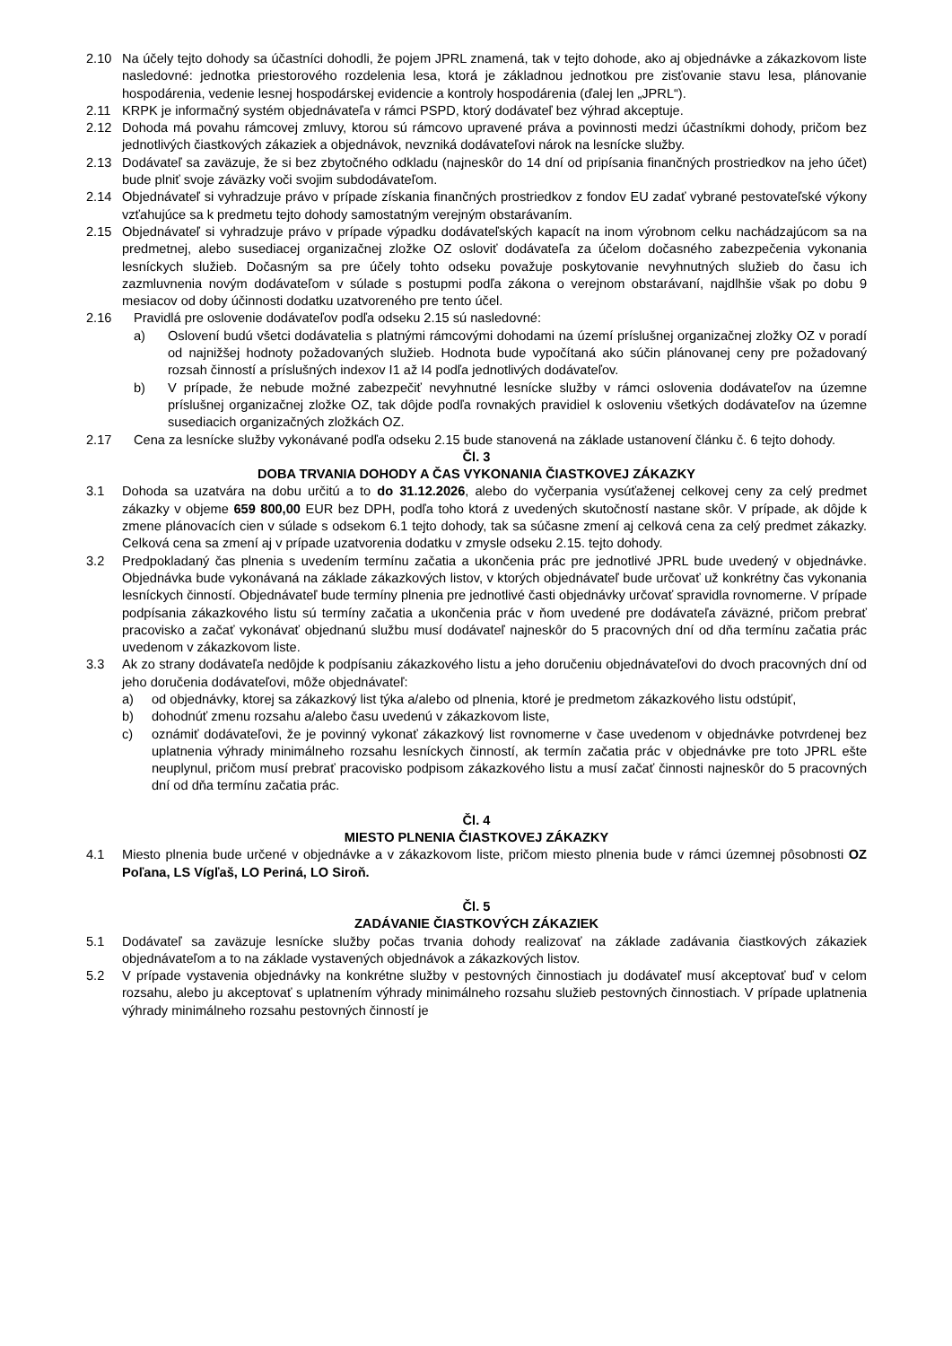2.10 Na účely tejto dohody sa účastníci dohodli, že pojem JPRL znamená, tak v tejto dohode, ako aj objednávke a zákazkovom liste nasledovné: jednotka priestorového rozdelenia lesa, ktorá je základnou jednotkou pre zisťovanie stavu lesa, plánovanie hospodárenia, vedenie lesnej hospodárskej evidencie a kontroly hospodárenia (ďalej len „JPRL“).
2.11 KRPK je informačný systém objednávateľa v rámci PSPD, ktorý dodávateľ bez výhrad akceptuje.
2.12 Dohoda má povahu rámcovej zmluvy, ktorou sú rámcovo upravené práva a povinnosti medzi účastníkmi dohody, pričom bez jednotlivých čiastkových zákaziek a objednávok, nevzniká dodávateľovi nárok na lesnícke služby.
2.13 Dodávateľ sa zaväzuje, že si bez zbytočného odkladu (najneskôr do 14 dní od pripísania finančných prostriedkov na jeho účet) bude plniť svoje záväzky voči svojim subdodávateľom.
2.14 Objednávateľ si vyhradzuje právo v prípade získania finančných prostriedkov z fondov EU zadať vybrané pestovateľské výkony vzťahujúce sa k predmetu tejto dohody samostatným verejným obstarávaním.
2.15 Objednávateľ si vyhradzuje právo v prípade výpadku dodávateľských kapacít na inom výrobnom celku nachádzajúcom sa na predmetnej, alebo susediacej organizačnej zložke OZ osloviť dodávateľa za účelom dočasného zabezpečenia vykonania lesníckych služieb. Dočasným sa pre účely tohto odseku považuje poskytovanie nevyhnutných služieb do času ich zazmluvnenia novým dodávateľom v súlade s postupmi podľa zákona o verejnom obstarávaní, najdlhšie však po dobu 9 mesiacov od doby účinnosti dodatku uzatvoreného pre tento účel.
2.16 Pravidlá pre oslovenie dodávateľov podľa odseku 2.15 sú nasledovné:
a) Oslovení budú všetci dodávatelia s platnými rámcovými dohodami na území príslušnej organizačnej zložky OZ v poradí od najnižšej hodnoty požadovaných služieb. Hodnota bude vypočítaná ako súčin plánovanej ceny pre požadovaný rozsah činností a príslušných indexov I1 až I4 podľa jednotlivých dodávateľov.
b) V prípade, že nebude možné zabezpečiť nevyhnutné lesnícke služby v rámci oslovenia dodávateľov na územne príslušnej organizačnej zložke OZ, tak dôjde podľa rovnakých pravidiel k osloveniu všetkých dodávateľov na územne susediacich organizačných zložkách OZ.
2.17 Cena za lesnícke služby vykonávané podľa odseku 2.15 bude stanovená na základe ustanovení článku č. 6 tejto dohody.
Čl. 3
DOBA TRVANIA DOHODY A ČAS VYKONANIA ČIASTKOVEJ ZÁKAZKY
3.1 Dohoda sa uzatvára na dobu určitú a to do 31.12.2026, alebo do vyčerpania vysúťaženej celkovej ceny za celý predmet zákazky v objeme 659 800,00 EUR bez DPH, podľa toho ktorá z uvedených skutočností nastane skôr. V prípade, ak dôjde k zmene plánovacích cien v súlade s odsekom 6.1 tejto dohody, tak sa súčasne zmení aj celková cena za celý predmet zákazky. Celková cena sa zmení aj v prípade uzatvorenia dodatku v zmysle odseku 2.15. tejto dohody.
3.2 Predpokladaný čas plnenia s uvedením termínu začatia a ukončenia prác pre jednotlivé JPRL bude uvedený v objednávke. Objednávka bude vykonávaná na základe zákazkových listov, v ktorých objednávateľ bude určovať už konkrétny čas vykonania lesníckych činností. Objednávateľ bude termíny plnenia pre jednotlivé časti objednávky určovať spravidla rovnomerne. V prípade podpísania zákazkového listu sú termíny začatia a ukončenia prác v ňom uvedené pre dodávateľa záväzné, pričom prebrať pracovisko a začať vykonávať objednanú službu musí dodávateľ najneskôr do 5 pracovných dní od dňa termínu začatia prác uvedenom v zákazkovom liste.
3.3 Ak zo strany dodávateľa nedôjde k podpísaniu zákazkového listu a jeho doručeniu objednávateľovi do dvoch pracovných dní od jeho doručenia dodávateľovi, môže objednávateľ:
a) od objednávky, ktorej sa zákazkový list týka a/alebo od plnenia, ktoré je predmetom zákazkového listu odstúpiť,
b) dohodnúť zmenu rozsahu a/alebo času uvedenú v zákazkovom liste,
c) oznámiť dodávateľovi, že je povinný vykonať zákazkový list rovnomerne v čase uvedenom v objednávke potvrdenej bez uplatnenia výhrady minimálneho rozsahu lesníckych činností, ak termín začatia prác v objednávke pre toto JPRL ešte neuplynul, pričom musí prebrať pracovisko podpisom zákazkového listu a musí začať činnosti najneskôr do 5 pracovných dní od dňa termínu začatia prác.
Čl. 4
MIESTO PLNENIA ČIASTKOVEJ ZÁKAZKY
4.1 Miesto plnenia bude určené v objednávke a v zákazkovom liste, pričom miesto plnenia bude v rámci územnej pôsobnosti OZ Poľana, LS Vígľaš, LO Periná, LO Siroň.
Čl. 5
ZADÁVANIE ČIASTKOVÝCH ZÁKAZIEK
5.1 Dodávateľ sa zaväzuje lesnícke služby počas trvania dohody realizovať na základe zadávania čiastkových zákaziek objednávateľom a to na základe vystavených objednávok a zákazkových listov.
5.2 V prípade vystavenia objednávky na konkrétne služby v pestovných činnostiach ju dodávateľ musí akceptovať buď v celom rozsahu, alebo ju akceptovať s uplatnením výhrady minimálneho rozsahu služieb pestovných činnostiach. V prípade uplatnenia výhrady minimálneho rozsahu pestovných činností je